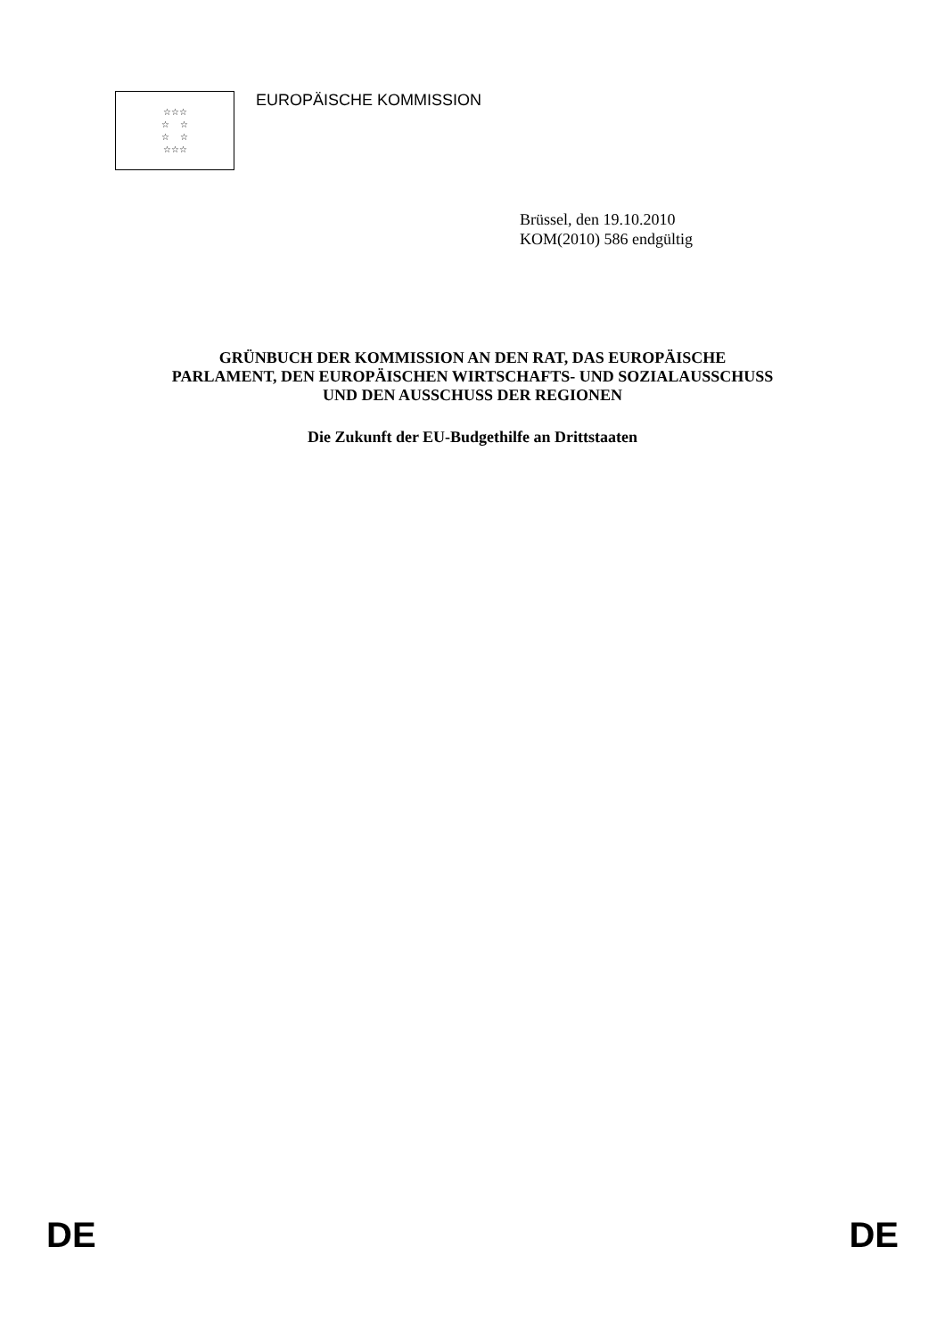☆☆☆
☆ ☆
☆ ☆
☆☆☆
EUROPÄISCHE KOMMISSION
Brüssel, den 19.10.2010
KOM(2010) 586 endgültig
GRÜNBUCH DER KOMMISSION AN DEN RAT, DAS EUROPÄISCHE
PARLAMENT, DEN EUROPÄISCHEN WIRTSCHAFTS- UND SOZIALAUSSCHUSS
UND DEN AUSSCHUSS DER REGIONEN
Die Zukunft der EU-Budgethilfe an Drittstaaten
DE DE